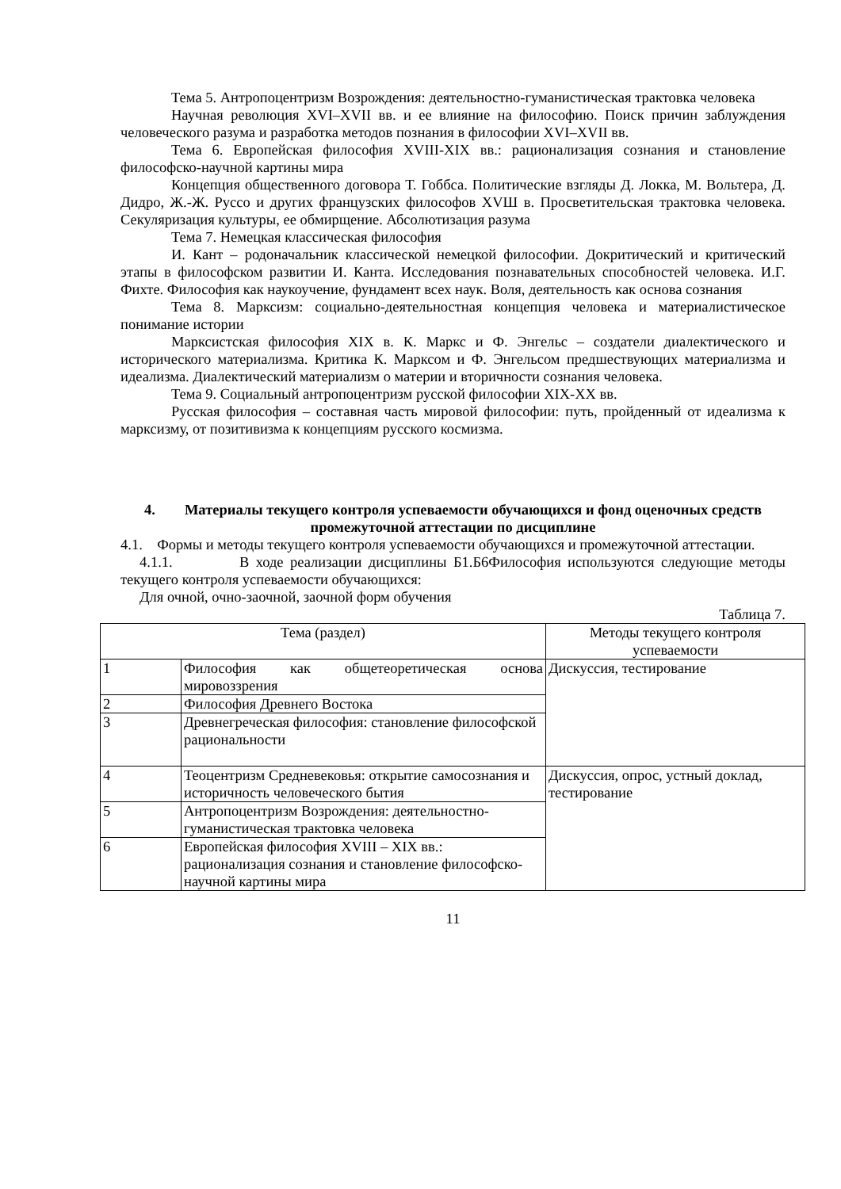Тема 5. Антропоцентризм Возрождения: деятельностно-гуманистическая трактовка человека
Научная революция XVI–XVII вв. и ее влияние на философию. Поиск причин заблуждения человеческого разума и разработка методов познания в философии XVI–XVII вв.
Тема 6. Европейская философия XVIII-XIX вв.: рационализация сознания и становление философско-научной картины мира
Концепция общественного договора Т. Гоббса. Политические взгляды Д. Локка, М. Вольтера, Д. Дидро, Ж.-Ж. Руссо и других французских философов XVШ в. Просветительская трактовка человека. Секуляризация культуры, ее обмирщение. Абсолютизация разума
Тема 7. Немецкая классическая философия
И. Кант – родоначальник классической немецкой философии. Докритический и критический этапы в философском развитии И. Канта. Исследования познавательных способностей человека. И.Г. Фихте. Философия как наукоучение, фундамент всех наук. Воля, деятельность как основа сознания
Тема 8. Марксизм: социально-деятельностная концепция человека и материалистическое понимание истории
Марксистская философия XIX в. К. Маркс и Ф. Энгельс – создатели диалектического и исторического материализма. Критика К. Марксом и Ф. Энгельсом предшествующих материализма и идеализма. Диалектический материализм о материи и вторичности сознания человека.
Тема 9. Социальный антропоцентризм русской философии XIX-XX вв.
Русская философия – составная часть мировой философии: путь, пройденный от идеализма к марксизму, от позитивизма к концепциям русского космизма.
4. Материалы текущего контроля успеваемости обучающихся и фонд оценочных средств промежуточной аттестации по дисциплине
4.1. Формы и методы текущего контроля успеваемости обучающихся и промежуточной аттестации.
4.1.1. В ходе реализации дисциплины Б1.Б6Философия используются следующие методы текущего контроля успеваемости обучающихся:
Для очной, очно-заочной, заочной форм обучения
Таблица 7.
| Тема (раздел) | | Методы текущего контроля успеваемости |
| --- | --- | --- |
| 1 | Философия как общетеоретическая основа мировоззрения | Дискуссия, тестирование |
| 2 | Философия Древнего Востока | |
| 3 | Древнегреческая философия: становление философской рациональности | |
| 4 | Теоцентризм Средневековья: открытие самосознания и историчность человеческого бытия | Дискуссия, опрос, устный доклад, тестирование |
| 5 | Антропоцентризм Возрождения: деятельностно-гуманистическая трактовка человека | |
| 6 | Европейская философия XVIII – XIX вв.: рационализация сознания и становление философско-научной картины мира | |
11